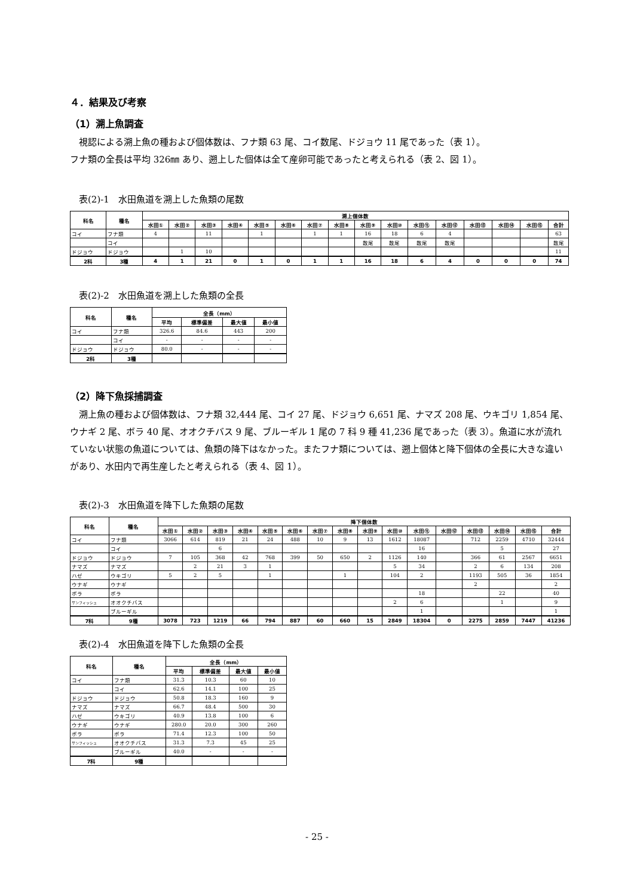４．結果及び考察
（1）溯上魚調査
視認による溯上魚の種および個体数は、フナ類 63 尾、コイ数尾、ドジョウ 11 尾であった（表 1）。
フナ類の全長は平均 326㎜ あり、遡上した個体は全て産卵可能であったと考えられる（表 2、図 1）。
表(2)-1　水田魚道を溯上した魚類の尾数
| 科名 | 種名 | 溯上個体数 | | | | | | | | | | | | | | | |
| --- | --- | --- | --- | --- | --- | --- | --- | --- | --- | --- | --- | --- | --- | --- | --- | --- | --- |
| | | 水田① | 水田② | 水田③ | 水田④ | 水田⑤ | 水田⑥ | 水田⑦ | 水田⑧ | 水田⑨ | 水田⑩ | 水田⑪ | 水田⑫ | 水田⑬ | 水田⑭ | 水田⑮ | 合計 |
| コイ | フナ類 | 4 | | 11 | | 1 | | 1 | 1 | 16 | 18 | 6 | 4 | | | | 63 |
| | コイ | | | | | | | | | 数尾 | 数尾 | 数尾 | 数尾 | | | | 数尾 |
| ドジョウ | ドジョウ | | 1 | 10 | | | | | | | | | | | | | 11 |
| 2科 | 3種 | 4 | 1 | 21 | 0 | 1 | 0 | 1 | 1 | 16 | 18 | 6 | 4 | 0 | 0 | 0 | 74 |
表(2)-2　水田魚道を溯上した魚類の全長
| 科名 | 種名 | 全長（mm） | | | |
| --- | --- | --- | --- | --- | --- |
| | | 平均 | 標準偏差 | 最大値 | 最小値 |
| コイ | フナ類 | 326.6 | 84.6 | 443 | 200 |
| | コイ | - | - | - | - |
| ドジョウ | ドジョウ | 80.0 | - | - | - |
| 2科 | 3種 | | | | |
（2）降下魚採捕調査
溯上魚の種および個体数は、フナ類 32,444 尾、コイ 27 尾、ドジョウ 6,651 尾、ナマズ 208 尾、ウキゴリ 1,854 尾、ウナギ 2 尾、ボラ 40 尾、オオクチバス 9 尾、ブルーギル 1 尾の 7 科 9 種 41,236 尾であった（表 3）。魚道に水が流れていない状態の魚道については、魚類の降下はなかった。またフナ類については、遡上個体と降下個体の全長に大きな違いがあり、水田内で再生産したと考えられる（表 4、図 1）。
表(2)-3　水田魚道を降下した魚類の尾数
| 科名 | 種名 | 降下個体数 | | | | | | | | | | | | | | | |
| --- | --- | --- | --- | --- | --- | --- | --- | --- | --- | --- | --- | --- | --- | --- | --- | --- | --- |
| | | 水田① | 水田② | 水田③ | 水田④ | 水田⑤ | 水田⑥ | 水田⑦ | 水田⑧ | 水田⑨ | 水田⑩ | 水田⑪ | 水田⑫ | 水田⑬ | 水田⑭ | 水田⑮ | 合計 |
| コイ | フナ類 | 3066 | 614 | 819 | 21 | 24 | 488 | 10 | 9 | 13 | 1612 | 18087 | | 712 | 2259 | 4710 | 32444 |
| | コイ | | | 6 | | | | | | | | 16 | | | 5 | | 27 |
| ドジョウ | ドジョウ | 7 | 105 | 368 | 42 | 768 | 399 | 50 | 650 | 2 | 1126 | 140 | | 366 | 61 | 2567 | 6651 |
| ナマズ | ナマズ | | 2 | 21 | 3 | 1 | | | | | 5 | 34 | | 2 | 6 | 134 | 208 |
| ハゼ | ウキゴリ | 5 | 2 | 5 | | 1 | | | 1 | | 104 | 2 | | 1193 | 505 | 36 | 1854 |
| ウナギ | ウナギ | | | | | | | | | | | | | 2 | | | 2 |
| ボラ | ボラ | | | | | | | | | | | 18 | | | 22 | | 40 |
| サンフィッシュ | オオクチバス | | | | | | | | | | 2 | 6 | | | 1 | | 9 |
| | ブルーギル | | | | | | | | | | | 1 | | | | | 1 |
| 7科 | 9種 | 3078 | 723 | 1219 | 66 | 794 | 887 | 60 | 660 | 15 | 2849 | 18304 | 0 | 2275 | 2859 | 7447 | 41236 |
表(2)-4　水田魚道を降下した魚類の全長
| 科名 | 種名 | 全長（mm） | | | |
| --- | --- | --- | --- | --- | --- |
| | | 平均 | 標準偏差 | 最大値 | 最小値 |
| コイ | フナ類 | 31.3 | 10.3 | 60 | 10 |
| | コイ | 62.6 | 14.1 | 100 | 25 |
| ドジョウ | ドジョウ | 50.8 | 18.3 | 160 | 9 |
| ナマズ | ナマズ | 66.7 | 48.4 | 500 | 30 |
| ハゼ | ウキゴリ | 40.9 | 13.8 | 100 | 6 |
| ウナギ | ウナギ | 280.0 | 20.0 | 300 | 260 |
| ボラ | ボラ | 71.4 | 12.3 | 100 | 50 |
| サンフィッシュ | オオクチバス | 31.3 | 7.3 | 45 | 25 |
| | ブルーギル | 40.0 | - | - | - |
| 7科 | 9種 | | | | |
- 25 -